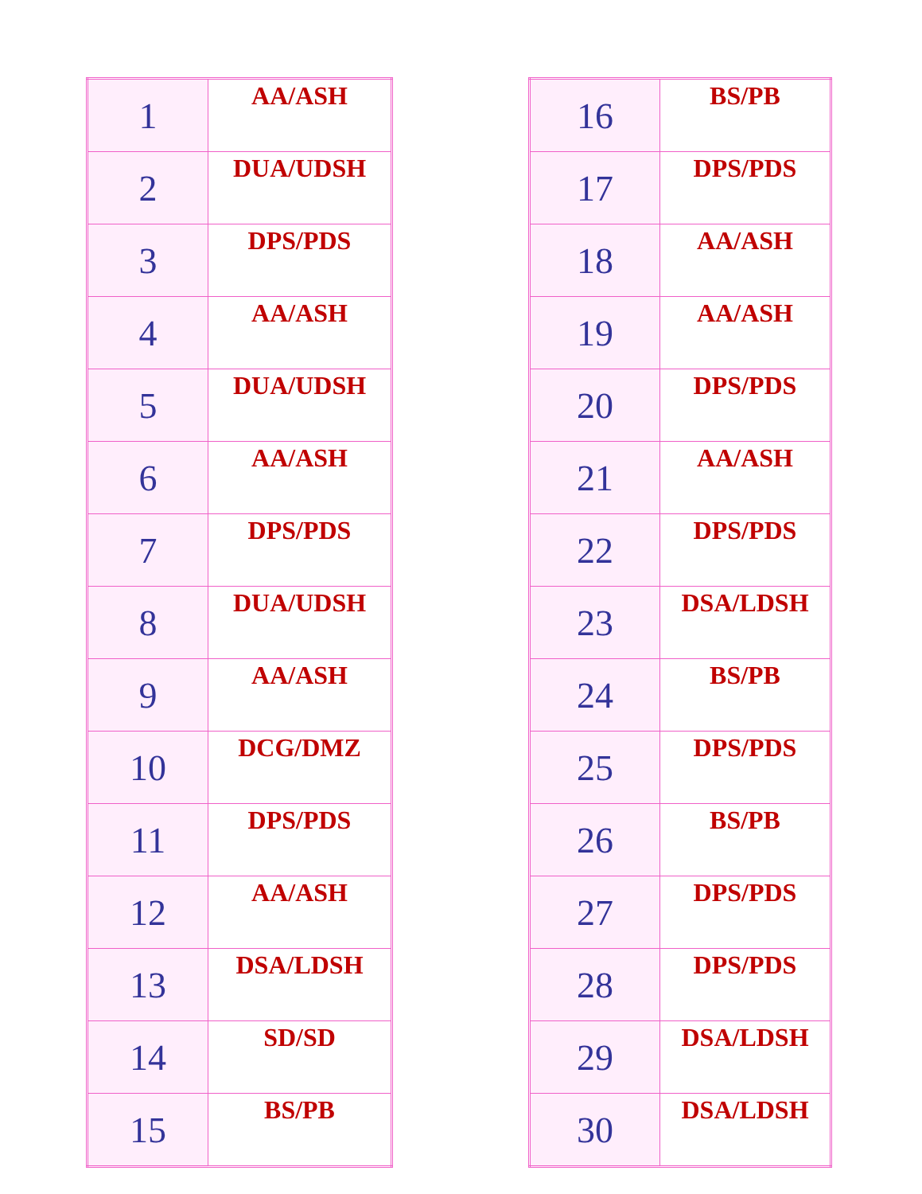| 1 | AA/ASH |
| 2 | DUA/UDSH |
| 3 | DPS/PDS |
| 4 | AA/ASH |
| 5 | DUA/UDSH |
| 6 | AA/ASH |
| 7 | DPS/PDS |
| 8 | DUA/UDSH |
| 9 | AA/ASH |
| 10 | DCG/DMZ |
| 11 | DPS/PDS |
| 12 | AA/ASH |
| 13 | DSA/LDSH |
| 14 | SD/SD |
| 15 | BS/PB |
| 16 | BS/PB |
| 17 | DPS/PDS |
| 18 | AA/ASH |
| 19 | AA/ASH |
| 20 | DPS/PDS |
| 21 | AA/ASH |
| 22 | DPS/PDS |
| 23 | DSA/LDSH |
| 24 | BS/PB |
| 25 | DPS/PDS |
| 26 | BS/PB |
| 27 | DPS/PDS |
| 28 | DPS/PDS |
| 29 | DSA/LDSH |
| 30 | DSA/LDSH |